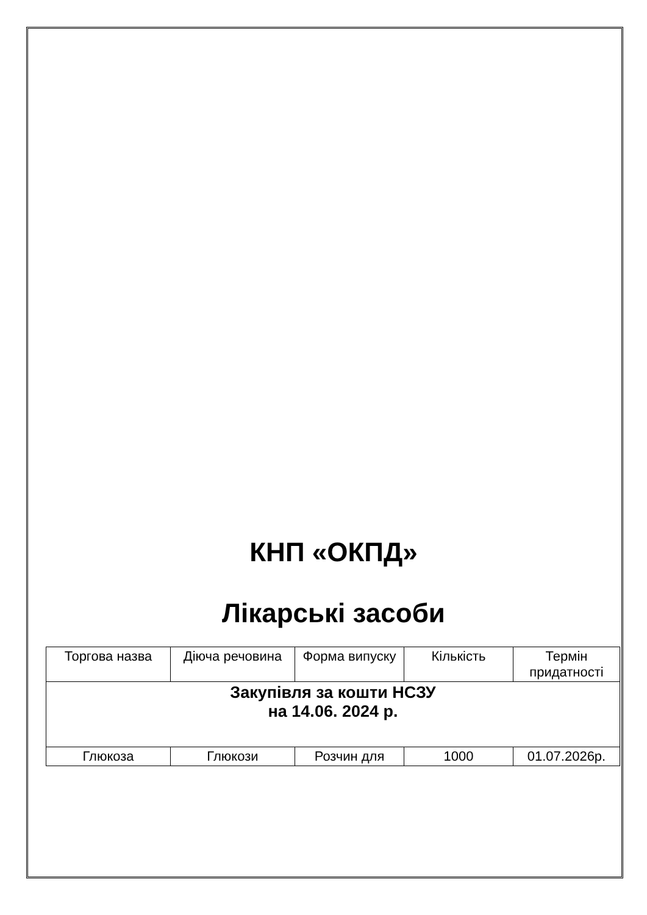КНП «ОКПД»
Лікарські засоби
| Торгова назва | Діюча речовина | Форма випуску | Кількість | Термін придатності |
| Закупівля за кошти НСЗУ на 14.06. 2024 р. | | | | |
| Глюкоза | Глюкози | Розчин для | 1000 | 01.07.2026р. |